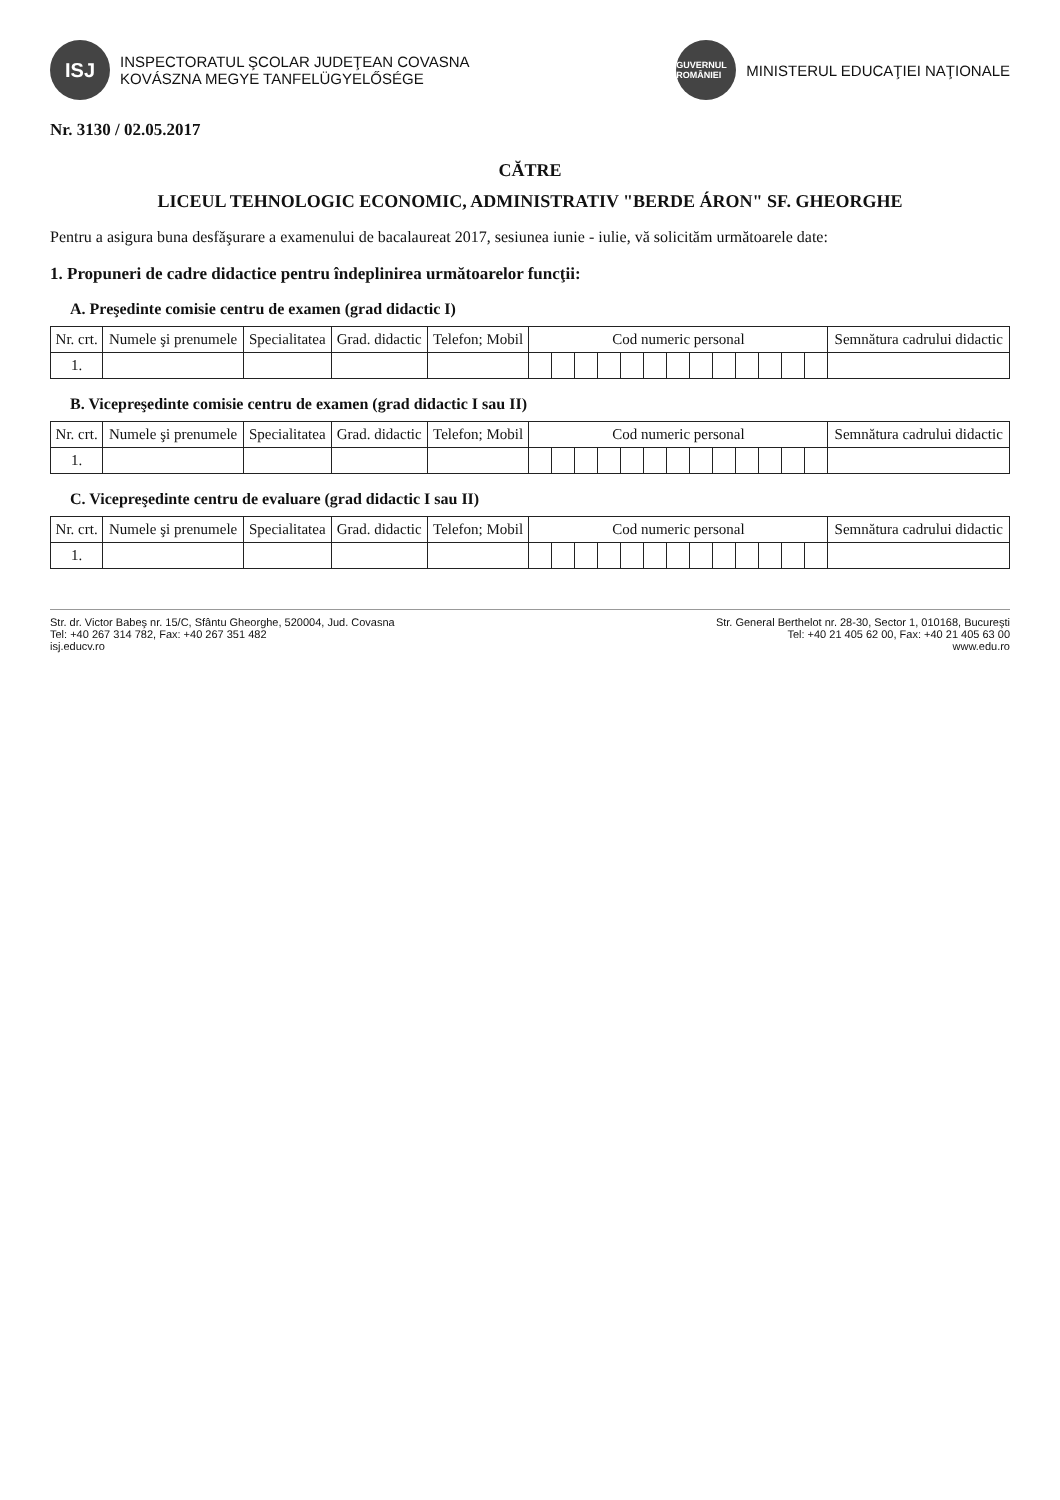ISJ
INSPECTORATUL ŞCOLAR JUDEŢEAN COVASNA
KOVÁSZNA MEGYE TANFELÜGYELŐSÉGE
GUVERNUL ROMÂNIEI
MINISTERUL EDUCAŢIEI NAŢIONALE
Nr. 3130 / 02.05.2017
CĂTRE
LICEUL TEHNOLOGIC ECONOMIC, ADMINISTRATIV "BERDE ÁRON" SF. GHEORGHE
Pentru a asigura buna desfăşurare a examenului de bacalaureat 2017, sesiunea iunie - iulie, vă solicităm următoarele date:
1. Propuneri de cadre didactice pentru îndeplinirea următoarelor funcţii:
A. Preşedinte comisie centru de examen (grad didactic I)
| Nr. crt. | Numele şi prenumele | Specialitatea | Grad. didactic | Telefon; Mobil | Cod numeric personal | | | | | | | | | | | | | Semnătura cadrului didactic |
| --- | --- | --- | --- | --- | --- | --- | --- | --- | --- | --- | --- | --- | --- | --- | --- | --- | --- | --- |
| 1. | | | | | | | | | | | | | | | | | | |
B. Vicepreşedinte comisie centru de examen (grad didactic I sau II)
| Nr. crt. | Numele şi prenumele | Specialitatea | Grad. didactic | Telefon; Mobil | Cod numeric personal | | | | | | | | | | | | | Semnătura cadrului didactic |
| --- | --- | --- | --- | --- | --- | --- | --- | --- | --- | --- | --- | --- | --- | --- | --- | --- | --- | --- |
| 1. | | | | | | | | | | | | | | | | | | |
C. Vicepreşedinte centru de evaluare (grad didactic I sau II)
| Nr. crt. | Numele şi prenumele | Specialitatea | Grad. didactic | Telefon; Mobil | Cod numeric personal | | | | | | | | | | | | | Semnătura cadrului didactic |
| --- | --- | --- | --- | --- | --- | --- | --- | --- | --- | --- | --- | --- | --- | --- | --- | --- | --- | --- |
| 1. | | | | | | | | | | | | | | | | | | |
Str. dr. Victor Babeş nr. 15/C, Sfântu Gheorghe, 520004, Jud. Covasna
Tel: +40 267 314 782, Fax: +40 267 351 482
isj.educv.ro
Str. General Berthelot nr. 28-30, Sector 1, 010168, Bucureşti
Tel: +40 21 405 62 00, Fax: +40 21 405 63 00
www.edu.ro